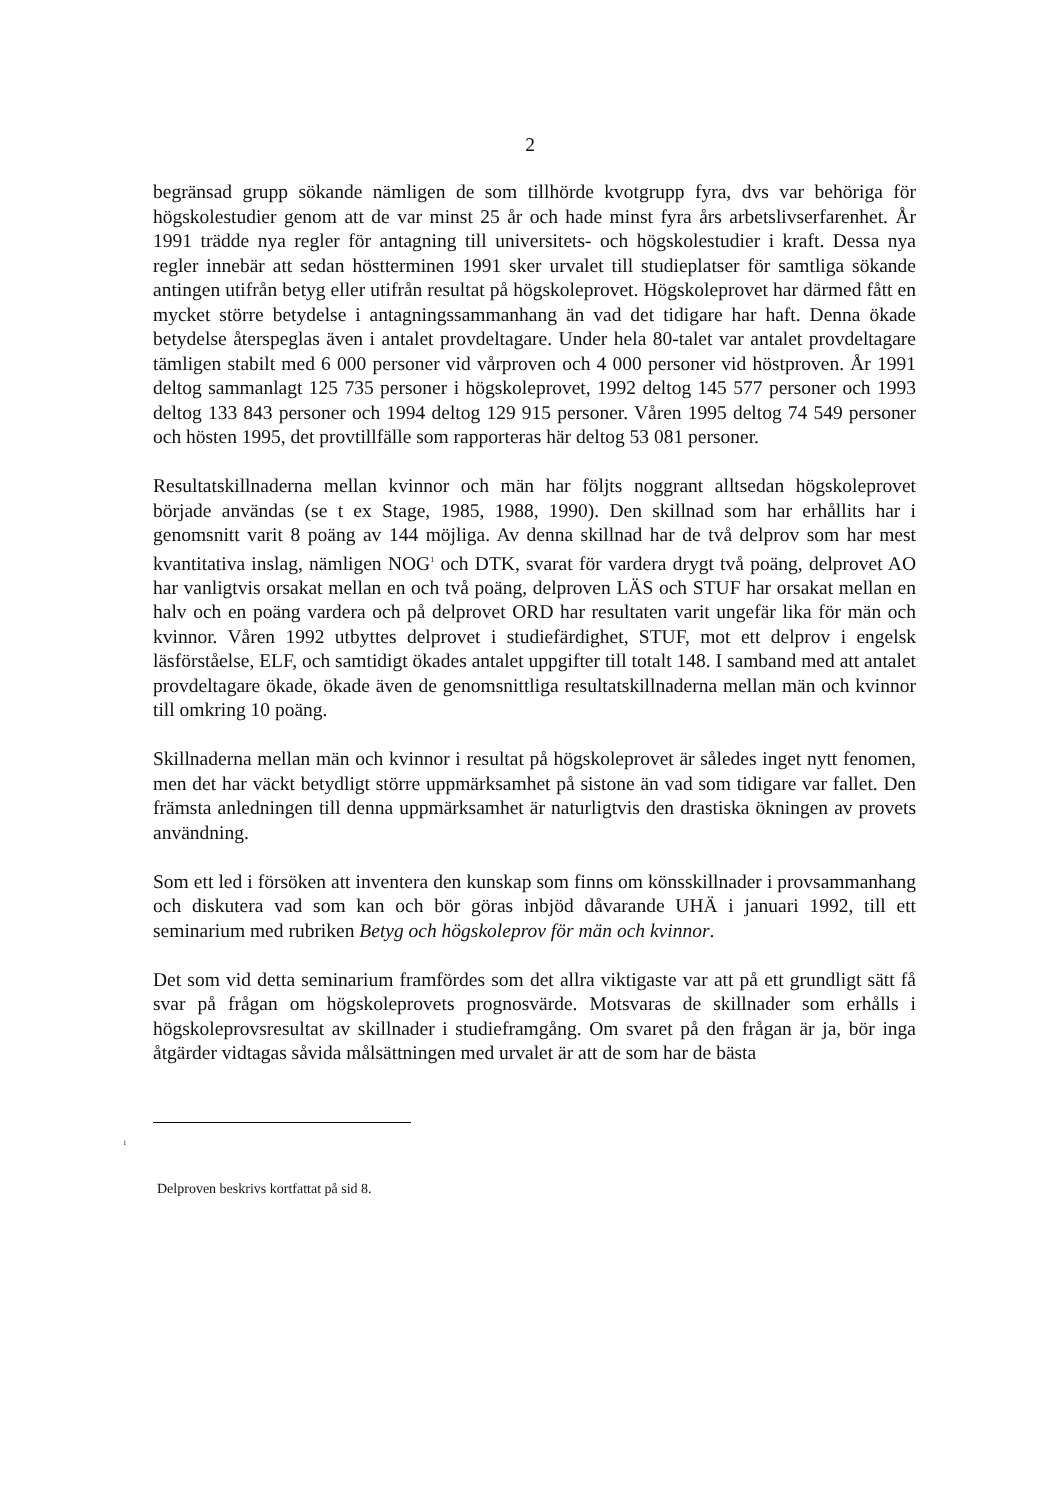2
begränsad grupp sökande nämligen de som tillhörde kvotgrupp fyra, dvs var behöriga för högskolestudier genom att de var minst 25 år och hade minst fyra års arbetslivserfarenhet. År 1991 trädde nya regler för antagning till universitets- och högskolestudier i kraft. Dessa nya regler innebär att sedan höstterminen 1991 sker urvalet till studieplatser för samtliga sökande antingen utifrån betyg eller utifrån resultat på högskoleprovet. Högskoleprovet har därmed fått en mycket större betydelse i antagningssammanhang än vad det tidigare har haft. Denna ökade betydelse återspeglas även i antalet provdeltagare. Under hela 80-talet var antalet provdeltagare tämligen stabilt med 6 000 personer vid vårproven och 4 000 personer vid höstproven. År 1991 deltog sammanlagt 125 735 personer i högskoleprovet, 1992 deltog 145 577 personer och 1993 deltog 133 843 personer och 1994 deltog 129 915 personer. Våren 1995 deltog 74 549 personer och hösten 1995, det provtillfälle som rapporteras här deltog 53 081 personer.
Resultatskillnaderna mellan kvinnor och män har följts noggrant alltsedan högskoleprovet började användas (se t ex Stage, 1985, 1988, 1990). Den skillnad som har erhållits har i genomsnitt varit 8 poäng av 144 möjliga. Av denna skillnad har de två delprov som har mest kvantitativa inslag, nämligen NOG<sup>1</sup> och DTK, svarat för vardera drygt två poäng, delprovet AO har vanligtvis orsakat mellan en och två poäng, delproven LÄS och STUF har orsakat mellan en halv och en poäng vardera och på delprovet ORD har resultaten varit ungefär lika för män och kvinnor. Våren 1992 utbyttes delprovet i studiefärdighet, STUF, mot ett delprov i engelsk läsförståelse, ELF, och samtidigt ökades antalet uppgifter till totalt 148. I samband med att antalet provdeltagare ökade, ökade även de genomsnittliga resultatskillnaderna mellan män och kvinnor till omkring 10 poäng.
Skillnaderna mellan män och kvinnor i resultat på högskoleprovet är således inget nytt fenomen, men det har väckt betydligt större uppmärksamhet på sistone än vad som tidigare var fallet. Den främsta anledningen till denna uppmärksamhet är naturligtvis den drastiska ökningen av provets användning.
Som ett led i försöken att inventera den kunskap som finns om könsskillnader i provsammanhang och diskutera vad som kan och bör göras inbjöd dåvarande UHÄ i januari 1992, till ett seminarium med rubriken Betyg och högskoleprov för män och kvinnor.
Det som vid detta seminarium framfördes som det allra viktigaste var att på ett grundligt sätt få svar på frågan om högskoleprovets prognosvärde. Motsvaras de skillnader som erhålls i högskoleprovsresultat av skillnader i studieframgång. Om svaret på den frågan är ja, bör inga åtgärder vidtagas såvida målsättningen med urvalet är att de som har de bästa
<sup>1</sup>
Delproven beskrivs kortfattat på sid 8.